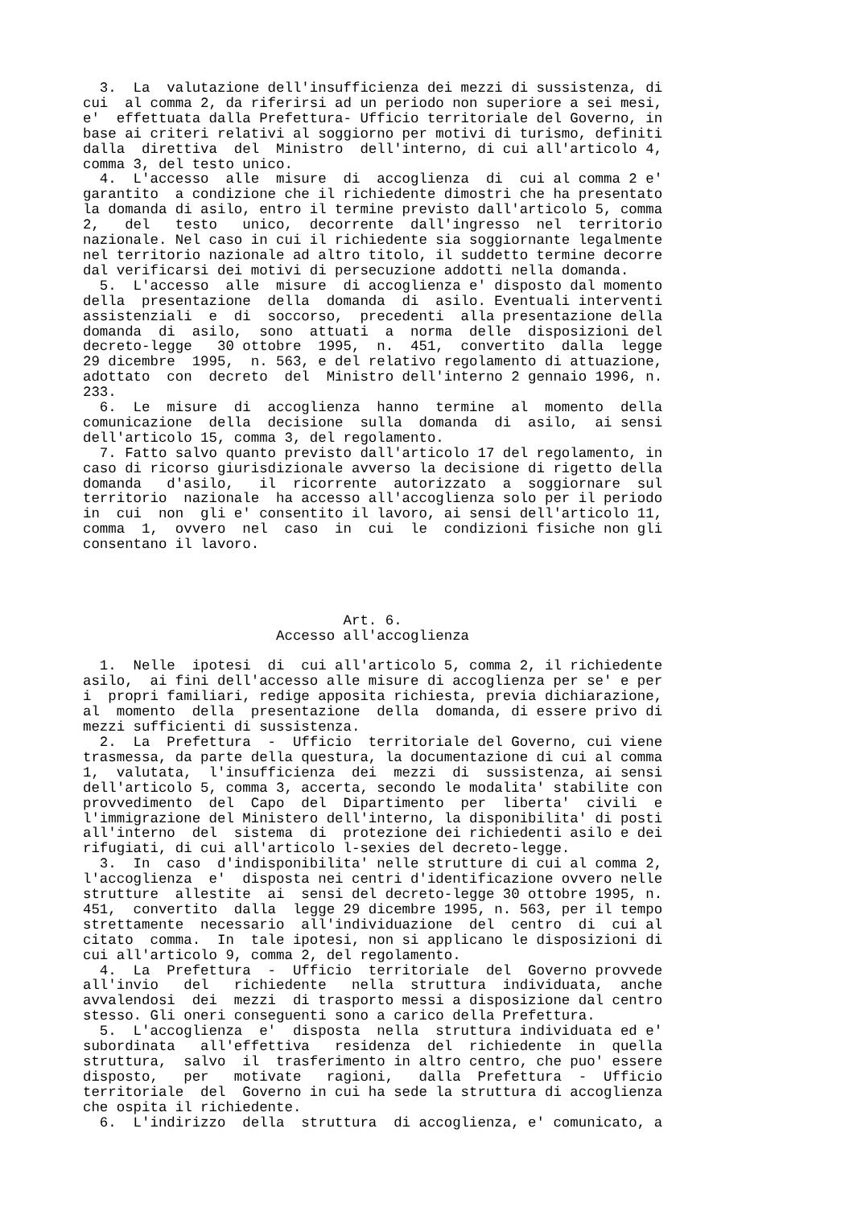3.  La  valutazione dell'insufficienza dei mezzi di sussistenza, di
cui  al comma 2, da riferirsi ad un periodo non superiore a sei mesi,
e'  effettuata dalla Prefettura- Ufficio territoriale del Governo, in
base ai criteri relativi al soggiorno per motivi di turismo, definiti
dalla  direttiva  del  Ministro  dell'interno, di cui all'articolo 4,
comma 3, del testo unico.
  4.  L'accesso  alle  misure  di  accoglienza  di  cui al comma 2 e'
garantito  a condizione che il richiedente dimostri che ha presentato
la domanda di asilo, entro il termine previsto dall'articolo 5, comma
2,   del   testo   unico,  decorrente  dall'ingresso  nel  territorio
nazionale. Nel caso in cui il richiedente sia soggiornante legalmente
nel territorio nazionale ad altro titolo, il suddetto termine decorre
dal verificarsi dei motivi di persecuzione addotti nella domanda.
  5.  L'accesso  alle  misure  di accoglienza e' disposto dal momento
della  presentazione  della  domanda  di  asilo. Eventuali interventi
assistenziali  e  di  soccorso,  precedenti  alla presentazione della
domanda  di  asilo,  sono  attuati  a  norma  delle  disposizioni del
decreto-legge   30 ottobre  1995,  n.  451,  convertito  dalla  legge
29 dicembre  1995,  n. 563, e del relativo regolamento di attuazione,
adottato  con  decreto  del  Ministro dell'interno 2 gennaio 1996, n.
233.
  6.  Le  misure  di  accoglienza  hanno  termine  al  momento  della
comunicazione  della  decisione  sulla  domanda  di  asilo,  ai sensi
dell'articolo 15, comma 3, del regolamento.
  7. Fatto salvo quanto previsto dall'articolo 17 del regolamento, in
caso di ricorso giurisdizionale avverso la decisione di rigetto della
domanda   d'asilo,   il  ricorrente  autorizzato  a  soggiornare  sul
territorio  nazionale  ha accesso all'accoglienza solo per il periodo
in  cui  non  gli e' consentito il lavoro, ai sensi dell'articolo 11,
comma  1,  ovvero  nel  caso  in  cui  le  condizioni fisiche non gli
consentano il lavoro.




                               Art. 6.
                       Accesso all'accoglienza

  1.  Nelle  ipotesi  di  cui all'articolo 5, comma 2, il richiedente
asilo,  ai fini dell'accesso alle misure di accoglienza per se' e per
i  propri familiari, redige apposita richiesta, previa dichiarazione,
al  momento  della  presentazione  della  domanda, di essere privo di
mezzi sufficienti di sussistenza.
  2.  La  Prefettura  -  Ufficio  territoriale del Governo, cui viene
trasmessa, da parte della questura, la documentazione di cui al comma
1,  valutata,  l'insufficienza  dei  mezzi  di  sussistenza, ai sensi
dell'articolo 5, comma 3, accerta, secondo le modalita' stabilite con
provvedimento  del  Capo  del  Dipartimento  per  liberta'  civili  e
l'immigrazione del Ministero dell'interno, la disponibilita' di posti
all'interno  del  sistema  di  protezione dei richiedenti asilo e dei
rifugiati, di cui all'articolo l-sexies del decreto-legge.
  3.  In  caso  d'indisponibilita' nelle strutture di cui al comma 2,
l'accoglienza  e'  disposta nei centri d'identificazione ovvero nelle
strutture  allestite  ai  sensi del decreto-legge 30 ottobre 1995, n.
451,  convertito  dalla  legge 29 dicembre 1995, n. 563, per il tempo
strettamente  necessario  all'individuazione  del  centro  di  cui al
citato  comma.  In  tale ipotesi, non si applicano le disposizioni di
cui all'articolo 9, comma 2, del regolamento.
  4.  La  Prefettura  -  Ufficio  territoriale  del  Governo provvede
all'invio   del   richiedente   nella  struttura  individuata,  anche
avvalendosi  dei  mezzi  di trasporto messi a disposizione dal centro
stesso. Gli oneri conseguenti sono a carico della Prefettura.
  5.  L'accoglienza  e'  disposta  nella  struttura individuata ed e'
subordinata   all'effettiva   residenza  del  richiedente  in  quella
struttura,  salvo  il  trasferimento in altro centro, che puo' essere
disposto,   per   motivate   ragioni,   dalla  Prefettura  -  Ufficio
territoriale  del  Governo in cui ha sede la struttura di accoglienza
che ospita il richiedente.
  6.  L'indirizzo  della  struttura  di accoglienza, e' comunicato, a